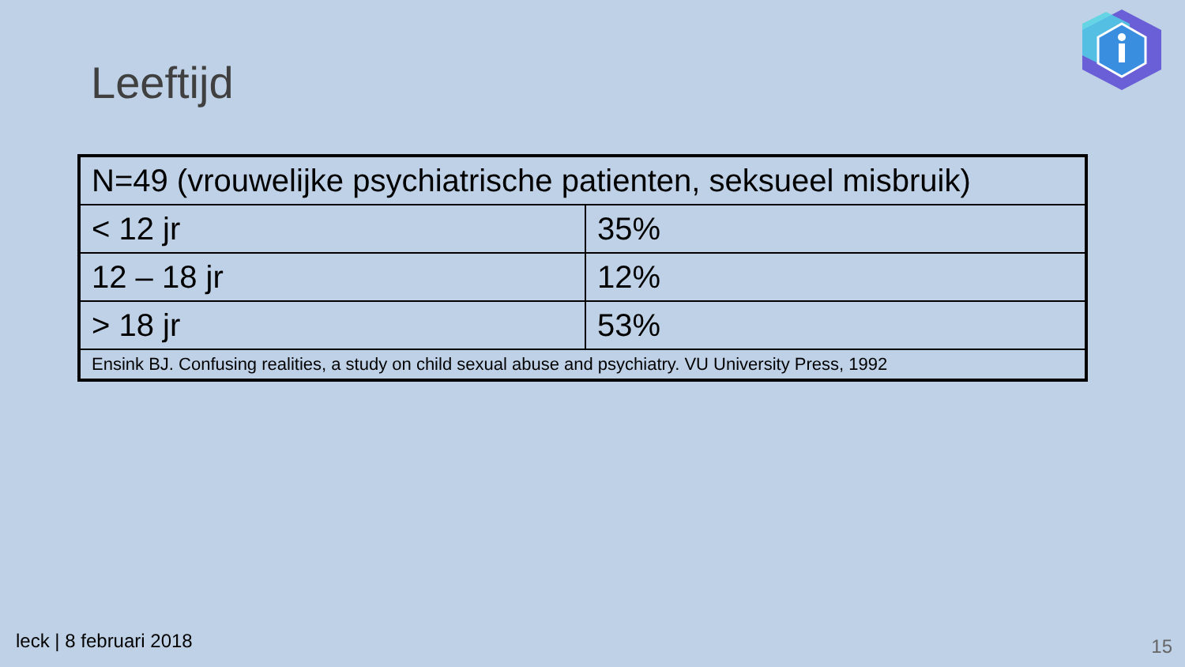Leeftijd
| N=49 (vrouwelijke psychiatrische patienten, seksueel misbruik) | |
| < 12 jr | 35% |
| 12 – 18 jr | 12% |
| > 18 jr | 53% |
| Ensink BJ. Confusing realities, a study on child sexual abuse and psychiatry. VU University Press, 1992 | |
leck | 8 februari 2018 15